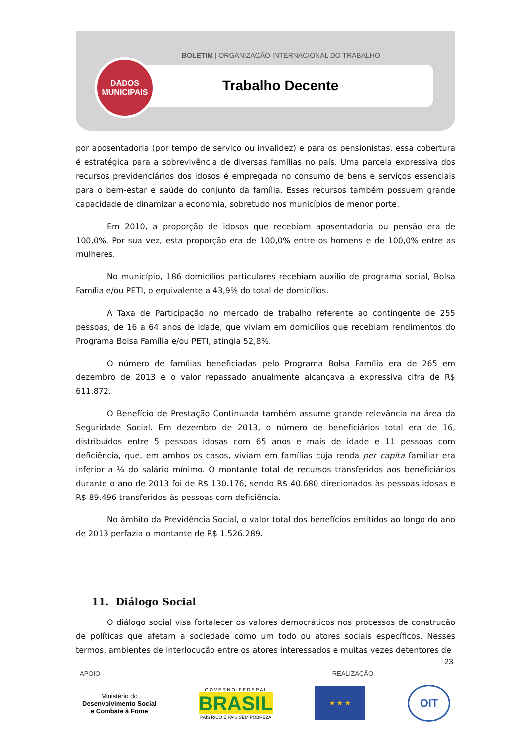BOLETIM | ORGANIZAÇÃO INTERNACIONAL DO TRABALHO
DADOS
MUNICIPAIS
Trabalho Decente
por aposentadoria (por tempo de serviço ou invalidez) e para os pensionistas, essa cobertura é estratégica para a sobrevivência de diversas famílias no país. Uma parcela expressiva dos recursos previdenciários dos idosos é empregada no consumo de bens e serviços essenciais para o bem-estar e saúde do conjunto da família. Esses recursos também possuem grande capacidade de dinamizar a economia, sobretudo nos municípios de menor porte.
Em 2010, a proporção de idosos que recebiam aposentadoria ou pensão era de 100,0%. Por sua vez, esta proporção era de 100,0% entre os homens e de 100,0% entre as mulheres.
No município, 186 domicílios particulares recebiam auxílio de programa social, Bolsa Família e/ou PETI, o equivalente a 43,9% do total de domicílios.
A Taxa de Participação no mercado de trabalho referente ao contingente de 255 pessoas, de 16 a 64 anos de idade, que viviam em domicílios que recebiam rendimentos do Programa Bolsa Família e/ou PETI, atingia 52,8%.
O número de famílias beneficiadas pelo Programa Bolsa Família era de 265 em dezembro de 2013 e o valor repassado anualmente alcançava a expressiva cifra de R$ 611.872.
O Benefício de Prestação Continuada também assume grande relevância na área da Seguridade Social. Em dezembro de 2013, o número de beneficiários total era de 16, distribuídos entre 5 pessoas idosas com 65 anos e mais de idade e 11 pessoas com deficiência, que, em ambos os casos, viviam em famílias cuja renda per capita familiar era inferior a ¼ do salário mínimo. O montante total de recursos transferidos aos beneficiários durante o ano de 2013 foi de R$ 130.176, sendo R$ 40.680 direcionados às pessoas idosas e R$ 89.496 transferidos às pessoas com deficiência.
No âmbito da Previdência Social, o valor total dos benefícios emitidos ao longo do ano de 2013 perfazia o montante de R$ 1.526.289.
11. Diálogo Social
O diálogo social visa fortalecer os valores democráticos nos processos de construção de políticas que afetam a sociedade como um todo ou atores sociais específicos. Nesses termos, ambientes de interlocução entre os atores interessados e muitas vezes detentores de
23
APOIO REALIZAÇÃO
Ministério do
Desenvolvimento Social
e Combate à Fome
G O V E R N O F E D E R A L
BRASIL
PAÍS RICO É PAÍS SEM POBREZA
★ ★ ★
OIT